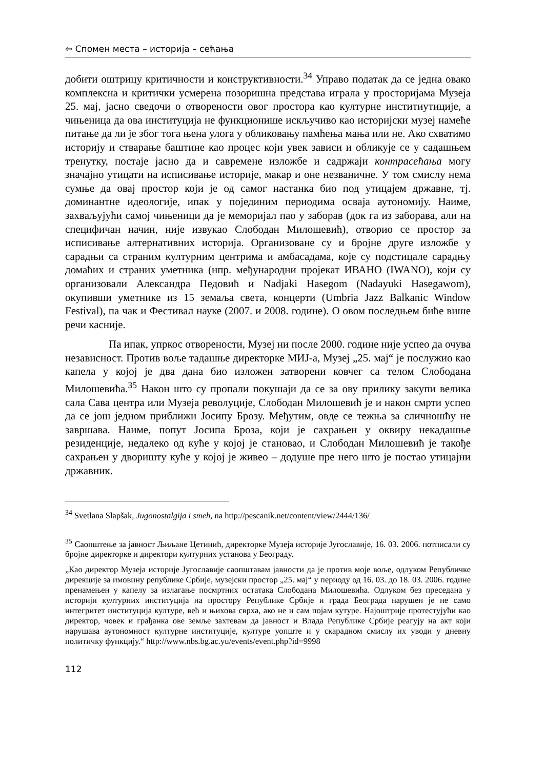⇦ Спомен места – историја – сећања
добити оштрицу критичности и конструктивности.<sup>34</sup> Управо податак да се једна овако комплексна и критички усмерена позоришна представа играла у просторијама Музеја 25. мај, јасно сведочи о отворености овог простора као културне инститиутиције, а чињеница да ова институција не функционише искључиво као историјски музеј намеће питање да ли је због тога њена улога у обликовању памћења мања или не. Ако схватимо историју и стварање баштине као процес који увек зависи и обликује се у садашњем тренутку, постаје јасно да и савремене изложбе и садржаји контрасећања могу значајно утицати на исписивање историје, макар и оне незваничне. У том смислу нема сумње да овај простор који је од самог настанка био под утицајем државне, тј. доминантне идеологије, ипак у појединим периодима осваја аутономију. Наиме, захваљујући самој чињеници да је меморијал пао у заборав (док га из заборава, али на специфичан начин, није извукао Слободан Милошевић), отворио се простор за исписивање алтернативних историја. Организоване су и бројне друге изложбе у сарадњи са страним културним центрима и амбасадама, које су подстицале сарадњу домаћих и страних уметника (нпр. међународни пројекат ИВАНО (IWANO), који су организовали Александра Педовић и Nadjaki Hasegom (Nadayuki Hasegawom), окупивши уметнике из 15 земаља света, концерти (Umbria Jazz Balkanic Window Festival), па чак и Фестивал науке (2007. и 2008. године). О овом последњем биће више речи касније.
Па ипак, упркос отворености, Музеј ни после 2000. године није успео да очува независност. Против воље тадашње директорке МИЈ-а, Музеј „25. мај“ је послужио као капела у којој је два дана био изложен затворени ковчег са телом Слободана Милошевића.<sup>35</sup> Након што су пропали покушаји да се за ову прилику закупи велика сала Сава центра или Музеја револуције, Слободан Милошевић је и након смрти успео да се још једном приближи Јосипу Брозу. Међутим, овде се тежња за сличношћу не завршава. Наиме, попут Јосипа Броза, који је сахрањен у оквиру некадашње резиденције, недалеко од куће у којој је становао, и Слободан Милошевић је такође сахрањен у дворишту куће у којој је живео – додуше пре него што је постао утицајни државник.
<sup>34</sup> Svetlana Slapšak, Jugonostalgija i smeh, na http://pescanik.net/content/view/2444/136/
<sup>35</sup> Саопштење за јавност Љиљане Цетинић, директорке Музеја историје Југославије, 16. 03. 2006. потписали су бројне директорке и директори културних установа у Београду.
„Као директор Музеја историје Југославије саопштавам јавности да је против моје воље, одлуком Републичке дирекције за имовину републике Србије, музејски простор „25. мај“ у периоду од 16. 03. до 18. 03. 2006. године пренамењен у капелу за излагање посмртних остатака Слободана Милошевића. Одлуком без преседана у историји културних институција на простору Републике Србије и града Београда нарушен је не само интегритет институција културе, већ и њихова сврха, ако не и сам појам кутуре. Најоштрије протестујући као директор, човек и грађанка ове земље захтевам да јавност и Влада Републике Србије реагују на акт који нарушава аутономност културне институције, културе уопште и у скарадном смислу их уводи у дневну политичку функцију.“ http://www.nbs.bg.ac.yu/events/event.php?id=9998
112